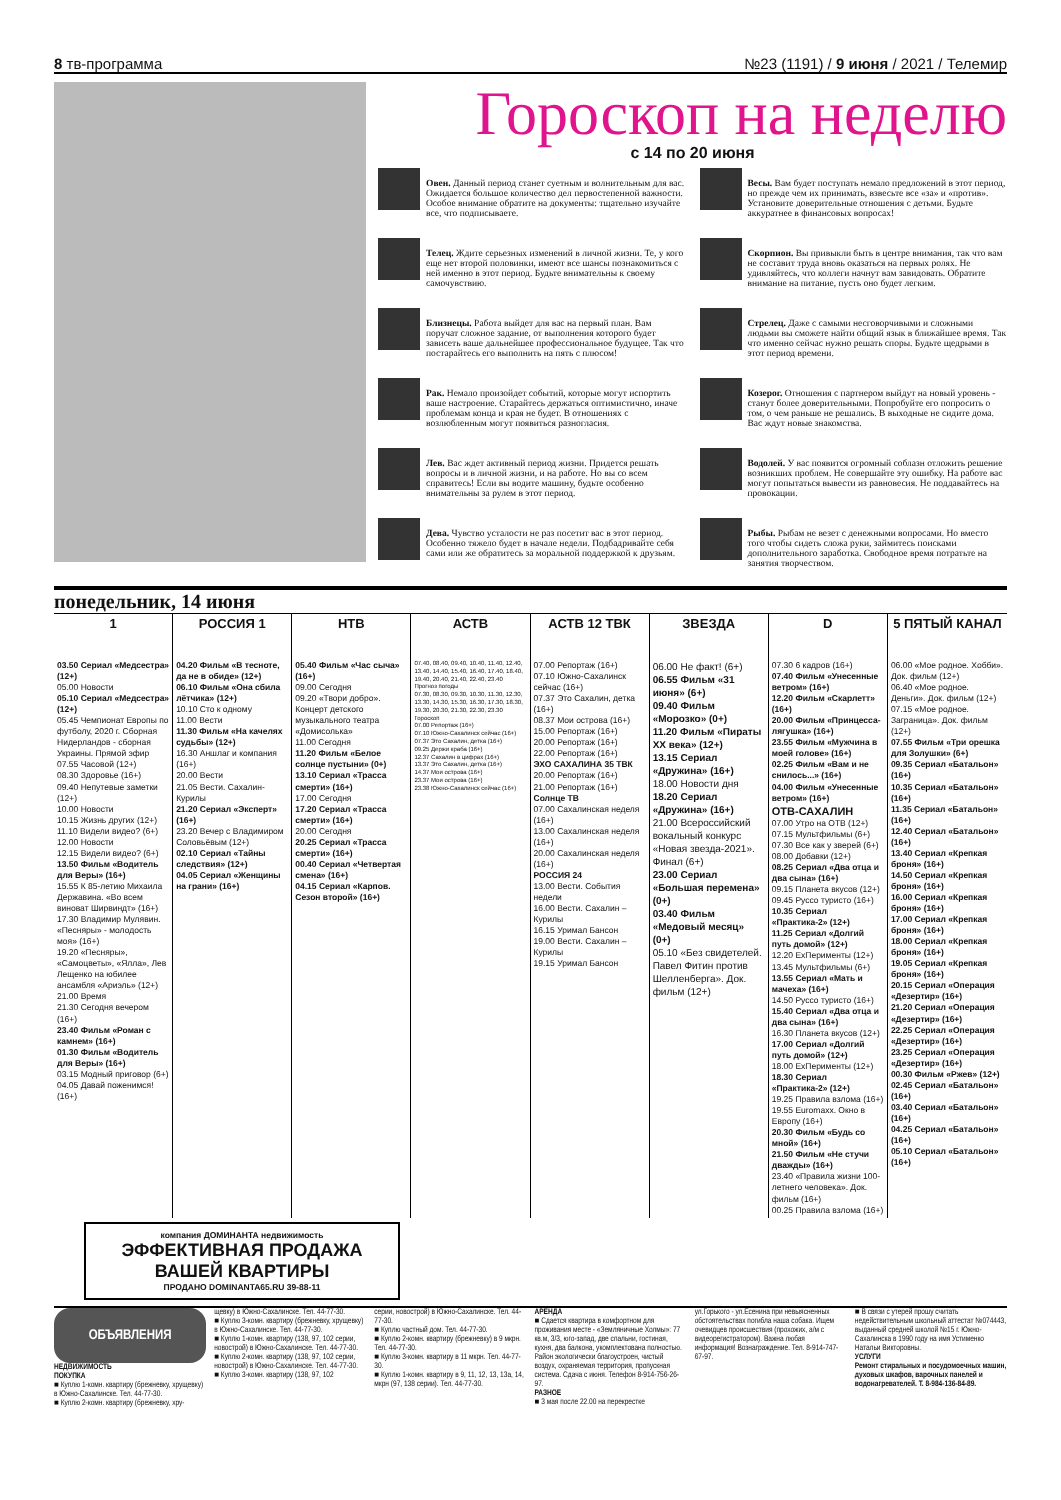8 тв-программа №23 (1191) / 9 июня / 2021 / Телемир
Гороскоп на неделю
с 14 по 20 июня
Овен. Данный период станет суетным и волнительным для вас. Ожидается большое количество дел первостепенной важности. Особое внимание обратите на документы: тщательно изучайте все, что подписываете.
Весы. Вам будет поступать немало предложений в этот период, но прежде чем их принимать, взвесьте все «за» и «против». Установите доверительные отношения с детьми. Будьте аккуратнее в финансовых вопросах!
Телец. Ждите серьезных изменений в личной жизни. Те, у кого еще нет второй половинки, имеют все шансы познакомиться с ней именно в этот период. Будьте внимательны к своему самочувствию.
Скорпион. Вы привыкли быть в центре внимания, так что вам не составит труда вновь оказаться на первых ролях. Не удивляйтесь, что коллеги начнут вам завидовать. Обратите внимание на питание, пусть оно будет легким.
Близнецы. Работа выйдет для вас на первый план. Вам поручат сложное задание, от выполнения которого будет зависеть ваше дальнейшее профессиональное будущее. Так что постарайтесь его выполнить на пять с плюсом!
Стрелец. Даже с самыми несговорчивыми и сложными людьми вы сможете найти общий язык в ближайшее время. Так что именно сейчас нужно решать споры. Будьте щедрыми в этот период времени.
Рак. Немало произойдет событий, которые могут испортить ваше настроение. Старайтесь держаться оптимистично, иначе проблемам конца и края не будет. В отношениях с возлюбленным могут появиться разногласия.
Козерог. Отношения с партнером выйдут на новый уровень - станут более доверительными. Попробуйте его попросить о том, о чем раньше не решались. В выходные не сидите дома. Вас ждут новые знакомства.
Лев. Вас ждет активный период жизни. Придется решать вопросы и в личной жизни, и на работе. Но вы со всем справитесь! Если вы водите машину, будьте особенно внимательны за рулем в этот период.
Водолей. У вас появится огромный соблазн отложить решение возникших проблем. Не совершайте эту ошибку. На работе вас могут попытаться вывести из равновесия. Не поддавайтесь на провокации.
Дева. Чувство усталости не раз посетит вас в этот период. Особенно тяжело будет в начале недели. Подбадривайте себя сами или же обратитесь за моральной поддержкой к друзьям.
Рыбы. Рыбам не везет с денежными вопросами. Но вместо того чтобы сидеть сложа руки, займитесь поисками дополнительного заработка. Свободное время потратьте на занятия творчеством.
понедельник, 14 июня
1
03.50 Сериал «Медсестра» (12+)
05.00 Новости
05.10 Сериал «Медсестра» (12+)
05.45 Чемпионат Европы по футболу, 2020 г. Сборная Нидерландов - сборная Украины. Прямой эфир
07.55 Часовой (12+)
08.30 Здоровье (16+)
09.40 Непутевые заметки (12+)
10.00 Новости
10.15 Жизнь других (12+)
11.10 Видели видео? (6+)
12.00 Новости
12.15 Видели видео? (6+)
13.50 Фильм «Водитель для Веры» (16+)
15.55 К 85-летию Михаила Державина. «Во всем виноват Ширвиндт» (16+)
17.30 Владимир Мулявин. «Песняры» - молодость моя» (16+)
19.20 «Песняры», «Самоцветы», «Ялла», Лев Лещенко на юбилее ансамбля «Ариэль» (12+)
21.00 Время
21.30 Сегодня вечером (16+)
23.40 Фильм «Роман с камнем» (16+)
01.30 Фильм «Водитель для Веры» (16+)
03.15 Модный приговор (6+)
04.05 Давай поженимся! (16+)
РОССИЯ 1
04.20 Фильм «В тесноте, да не в обиде» (12+)
06.10 Фильм «Она сбила лётчика» (12+)
10.10 Сто к одному
11.00 Вести
11.30 Фильм «На качелях судьбы» (12+)
16.30 Аншлаг и компания (16+)
20.00 Вести
21.05 Вести. Сахалин-Курилы
21.20 Сериал «Эксперт» (16+)
23.20 Вечер с Владимиром Соловьёвым (12+)
02.10 Сериал «Тайны следствия» (12+)
04.05 Сериал «Женщины на грани» (16+)
НТВ
05.40 Фильм «Час сыча» (16+)
09.00 Сегодня
09.20 «Твори добро». Концерт детского музыкального театра «Домисолька»
11.00 Сегодня
11.20 Фильм «Белое солнце пустыни» (0+)
13.10 Сериал «Трасса смерти» (16+)
17.00 Сегодня
17.20 Сериал «Трасса смерти» (16+)
20.00 Сегодня
20.25 Сериал «Трасса смерти» (16+)
00.40 Сериал «Четвертая смена» (16+)
04.15 Сериал «Карпов. Сезон второй» (16+)
АСТВ
07.40, 08.40, 09.40, 10.40, 11.40, 12.40, 13.40, 14.40, 15.40, 16.40, 17.40, 18.40, 19.40, 20.40, 21.40, 22.40, 23.40 Прогноз погоды
07.30, 08.30, 09.30, 10.30, 11.30, 12.30, 13.30, 14.30, 15.30, 16.30, 17.30, 18.30, 19.30, 20.30, 21.30, 22.30, 23.30 Гороскоп
07.00 Репортаж (16+)
07.10 Южно-Сахалинск сейчас (16+)
07.37 Это Сахалин, детка (16+)
09.25 Держи краба (16+)
12.37 Сахалин в цифрах (16+)
13.37 Это Сахалин, детка (16+)
14.37 Мои острова (16+)
23.37 Мои острова (16+)
23.38 Южно-Сахалинск сейчас (16+)
АСТВ 12 ТВК
07.00 Репортаж (16+)
07.10 Южно-Сахалинск сейчас (16+)
07.37 Это Сахалин, детка (16+)
08.37 Мои острова (16+)
15.00 Репортаж (16+)
20.00 Репортаж (16+)
22.00 Репортаж (16+)
ЭХО САХАЛИНА 35 ТВК
20.00 Репортаж (16+)
21.00 Репортаж (16+)
Солнце ТВ
07.00 Сахалинская неделя (16+)
13.00 Сахалинская неделя (16+)
20.00 Сахалинская неделя (16+)
РОССИЯ 24
13.00 Вести. События недели
16.00 Вести. Сахалин – Курилы
16.15 Уримал Бансон
19.00 Вести. Сахалин – Курилы
19.15 Уримал Бансон
ЗВЕЗДА
06.00 Не факт! (6+)
06.55 Фильм «31 июня» (6+)
09.40 Фильм «Морозко» (0+)
11.20 Фильм «Пираты XX века» (12+)
13.15 Сериал «Дружина» (16+)
18.00 Новости дня
18.20 Сериал «Дружина» (16+)
21.00 Всероссийский вокальный конкурс «Новая звезда-2021». Финал (6+)
23.00 Сериал «Большая перемена» (0+)
03.40 Фильм «Медовый месяц» (0+)
05.10 «Без свидетелей. Павел Фитин против Шелленберга». Док. фильм (12+)
D
07.30 6 кадров (16+)
07.40 Фильм «Унесенные ветром» (16+)
12.20 Фильм «Скарлетт» (16+)
20.00 Фильм «Принцесса-лягушка» (16+)
23.55 Фильм «Мужчина в моей голове» (16+)
02.25 Фильм «Вам и не снилось...» (16+)
04.00 Фильм «Унесенные ветром» (16+)
ОТВ-САХАЛИН
07.00 Утро на ОТВ (12+)
07.15 Мультфильмы (6+)
07.30 Все как у зверей (6+)
08.00 Добавки (12+)
08.25 Сериал «Два отца и два сына» (16+)
09.15 Планета вкусов (12+)
09.45 Руссо туристо (16+)
10.35 Сериал «Практика-2» (12+)
11.25 Сериал «Долгий путь домой» (12+)
12.20 ЕхПерименты (12+)
13.45 Мультфильмы (6+)
13.55 Сериал «Мать и мачеха» (16+)
14.50 Руссо туристо (16+)
15.40 Сериал «Два отца и два сына» (16+)
16.30 Планета вкусов (12+)
17.00 Сериал «Долгий путь домой» (12+)
18.00 ЕхПерименты (12+)
18.30 Сериал «Практика-2» (12+)
19.25 Правила взлома (16+)
19.55 Euromaxx. Окно в Европу (16+)
20.30 Фильм «Будь со мной» (16+)
21.50 Фильм «Не стучи дважды» (16+)
23.40 «Правила жизни 100-летнего человека». Док. фильм (16+)
00.25 Правила взлома (16+)
5 ПЯТЫЙ КАНАЛ
06.00 «Мое родное. Хобби». Док. фильм (12+)
06.40 «Мое родное. Деньги». Док. фильм (12+)
07.15 «Мое родное. Заграница». Док. фильм (12+)
07.55 Фильм «Три орешка для Золушки» (6+)
09.35 Сериал «Батальон» (16+)
10.35 Сериал «Батальон» (16+)
11.35 Сериал «Батальон» (16+)
12.40 Сериал «Батальон» (16+)
13.40 Сериал «Крепкая броня» (16+)
14.50 Сериал «Крепкая броня» (16+)
16.00 Сериал «Крепкая броня» (16+)
17.00 Сериал «Крепкая броня» (16+)
18.00 Сериал «Крепкая броня» (16+)
19.05 Сериал «Крепкая броня» (16+)
20.15 Сериал «Операция «Дезертир» (16+)
21.20 Сериал «Операция «Дезертир» (16+)
22.25 Сериал «Операция «Дезертир» (16+)
23.25 Сериал «Операция «Дезертир» (16+)
00.30 Фильм «Ржев» (12+)
02.45 Сериал «Батальон» (16+)
03.40 Сериал «Батальон» (16+)
04.25 Сериал «Батальон» (16+)
05.10 Сериал «Батальон» (16+)
компания ДОМИНАНТА недвижимость
ЭФФЕКТИВНАЯ ПРОДАЖА ВАШЕЙ КВАРТИРЫ
ПРОДАНО DOMINANTA65.RU 39-88-11
ОБЪЯВЛЕНИЯ
НЕДВИЖИМОСТЬ
ПОКУПКА
■ Куплю 1-комн. квартиру (брежневку, хрущевку) в Южно-Сахалинске. Тел. 44-77-30.
■ Куплю 2-комн. квартиру (брежневку, хру-
щевку) в Южно-Сахалинске. Тел. 44-77-30.
■ Куплю 3-комн. квартиру (брежневку, хрущевку) в Южно-Сахалинске. Тел. 44-77-30.
■ Куплю 1-комн. квартиру (138, 97, 102 серии, новострой) в Южно-Сахалинске. Тел. 44-77-30.
■ Куплю 2-комн. квартиру (138, 97, 102 серии, новострой) в Южно-Сахалинске. Тел. 44-77-30.
■ Куплю 3-комн. квартиру (138, 97, 102
серии, новострой) в Южно-Сахалинске. Тел. 44-77-30.
■ Куплю частный дом. Тел. 44-77-30.
■ Куплю 2-комн. квартиру (брежневку) в 9 мкрн. Тел. 44-77-30.
■ Куплю 3-комн. квартиру в 11 мкрн. Тел. 44-77-30.
■ Куплю 1-комн. квартиру в 9, 11, 12, 13, 13а, 14, мкрн (97, 138 серии). Тел. 44-77-30.
АРЕНДА
■ Сдается квартира в комфортном для проживания месте - «Земляничные Холмы»: 77 кв.м, 3/3, юго-запад, две спальни, гостиная, кухня, два балкона, укомплектована полностью. Район экологически благоустроен, чистый воздух, охраняемая территория, пропускная система. Сдача с июня. Телефон 8-914-756-26-97.
РАЗНОЕ
■ 3 мая после 22.00 на перекрестке
ул.Горького - ул.Есенина при невыясненных обстоятельствах погибла наша собака. Ищем очевидцев происшествия (прохожих, а/м с видеорегистратором). Важна любая информация! Вознаграждение. Тел. 8-914-747-67-97.
■ В связи с утерей прошу считать недействительным школьный аттестат №074443, выданный средней школой №15 г. Южно-Сахалинска в 1990 году на имя Устименко Натальи Викторовны.
УСЛУГИ
Ремонт стиральных и посудомоечных машин, духовых шкафов, варочных панелей и водонагревателей. Т. 8-984-136-84-89.